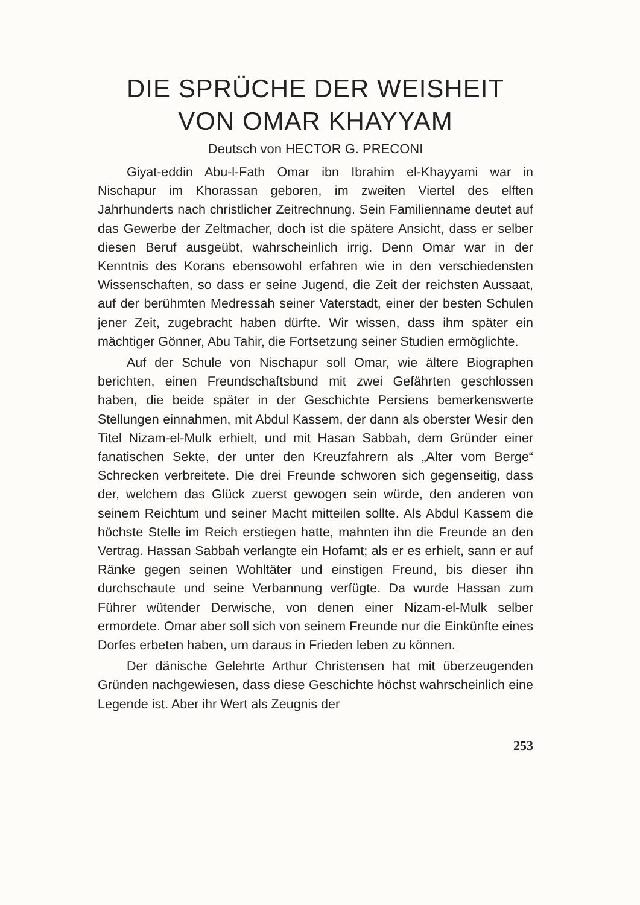DIE SPRÜCHE DER WEISHEIT
VON OMAR KHAYYAM
Deutsch von HECTOR G. PRECONI
Giyat-eddin Abu-l-Fath Omar ibn Ibrahim el-Khayyami war in Nischapur im Khorassan geboren, im zweiten Viertel des elften Jahrhunderts nach christlicher Zeitrechnung. Sein Familienname deutet auf das Gewerbe der Zeltmacher, doch ist die spätere Ansicht, dass er selber diesen Beruf ausgeübt, wahrscheinlich irrig. Denn Omar war in der Kenntnis des Korans ebensowohl erfahren wie in den verschiedensten Wissenschaften, so dass er seine Jugend, die Zeit der reichsten Aussaat, auf der berühmten Medressah seiner Vaterstadt, einer der besten Schulen jener Zeit, zugebracht haben dürfte. Wir wissen, dass ihm später ein mächtiger Gönner, Abu Tahir, die Fortsetzung seiner Studien ermöglichte.
Auf der Schule von Nischapur soll Omar, wie ältere Biographen berichten, einen Freundschaftsbund mit zwei Gefährten geschlossen haben, die beide später in der Geschichte Persiens bemerkenswerte Stellungen einnahmen, mit Abdul Kassem, der dann als oberster Wesir den Titel Nizam-el-Mulk erhielt, und mit Hasan Sabbah, dem Gründer einer fanatischen Sekte, der unter den Kreuzfahrern als „Alter vom Berge“ Schrecken verbreitete. Die drei Freunde schworen sich gegenseitig, dass der, welchem das Glück zuerst gewogen sein würde, den anderen von seinem Reichtum und seiner Macht mitteilen sollte. Als Abdul Kassem die höchste Stelle im Reich erstiegen hatte, mahnten ihn die Freunde an den Vertrag. Hassan Sabbah verlangte ein Hofamt; als er es erhielt, sann er auf Ränke gegen seinen Wohltäter und einstigen Freund, bis dieser ihn durchschaute und seine Verbannung verfügte. Da wurde Hassan zum Führer wütender Derwische, von denen einer Nizam-el-Mulk selber ermordete. Omar aber soll sich von seinem Freunde nur die Einkünfte eines Dorfes erbeten haben, um daraus in Frieden leben zu können.
Der dänische Gelehrte Arthur Christensen hat mit überzeugenden Gründen nachgewiesen, dass diese Geschichte höchst wahrscheinlich eine Legende ist. Aber ihr Wert als Zeugnis der
253